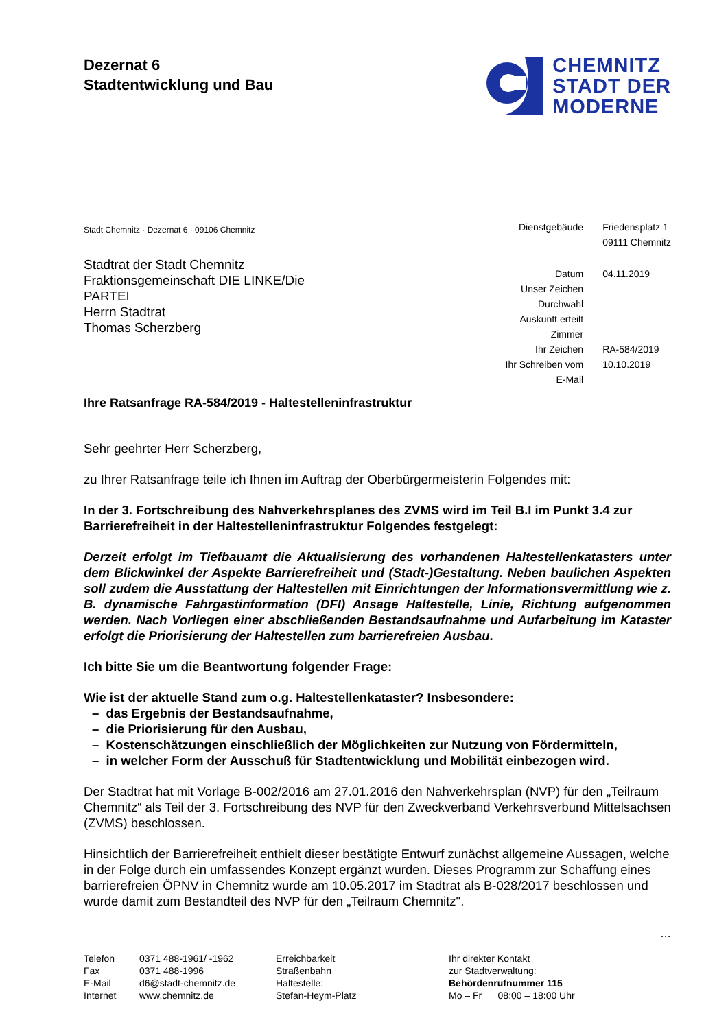Dezernat 6
Stadtentwicklung und Bau
CHEMNITZ
STADT DER
MODERNE
Stadt Chemnitz · Dezernat 6 · 09106 Chemnitz
| Dienstgebäude | Friedensplatz 1 |
| | 09111 Chemnitz |
| Datum | 04.11.2019 |
| Unser Zeichen | |
| Durchwahl | |
| Auskunft erteilt | |
| Zimmer | |
| Ihr Zeichen | RA-584/2019 |
| Ihr Schreiben vom | 10.10.2019 |
| E-Mail | |
Stadtrat der Stadt Chemnitz
Fraktionsgemeinschaft DIE LINKE/Die PARTEI
Herrn Stadtrat
Thomas Scherzberg
Ihre Ratsanfrage RA-584/2019 - Haltestelleninfrastruktur
Sehr geehrter Herr Scherzberg,
zu Ihrer Ratsanfrage teile ich Ihnen im Auftrag der Oberbürgermeisterin Folgendes mit:
In der 3. Fortschreibung des Nahverkehrsplanes des ZVMS wird im Teil B.I im Punkt 3.4 zur Barrierefreiheit in der Haltestelleninfrastruktur Folgendes festgelegt:
Derzeit erfolgt im Tiefbauamt die Aktualisierung des vorhandenen Haltestellenkatasters unter dem Blickwinkel der Aspekte Barrierefreiheit und (Stadt-)Gestaltung. Neben baulichen Aspekten soll zudem die Ausstattung der Haltestellen mit Einrichtungen der Informationsvermittlung wie z. B. dynamische Fahrgastinformation (DFI) Ansage Haltestelle, Linie, Richtung aufgenommen werden. Nach Vorliegen einer abschließenden Bestandsaufnahme und Aufarbeitung im Kataster erfolgt die Priorisierung der Haltestellen zum barrierefreien Ausbau.
Ich bitte Sie um die Beantwortung folgender Frage:
Wie ist der aktuelle Stand zum o.g. Haltestellenkataster? Insbesondere:
– das Ergebnis der Bestandsaufnahme,
– die Priorisierung für den Ausbau,
– Kostenschätzungen einschließlich der Möglichkeiten zur Nutzung von Fördermitteln,
– in welcher Form der Ausschuß für Stadtentwicklung und Mobilität einbezogen wird.
Der Stadtrat hat mit Vorlage B-002/2016 am 27.01.2016 den Nahverkehrsplan (NVP) für den „Teilraum Chemnitz“ als Teil der 3. Fortschreibung des NVP für den Zweckverband Verkehrsverbund Mittelsachsen (ZVMS) beschlossen.
Hinsichtlich der Barrierefreiheit enthielt dieser bestätigte Entwurf zunächst allgemeine Aussagen, welche in der Folge durch ein umfassendes Konzept ergänzt wurden. Dieses Programm zur Schaffung eines barrierefreien ÖPNV in Chemnitz wurde am 10.05.2017 im Stadtrat als B-028/2017 beschlossen und wurde damit zum Bestandteil des NVP für den „Teilraum Chemnitz".
…
| Telefon | 0371 488-1961/ -1962 |
| Fax | 0371 488-1996 |
| E-Mail | d6@stadt-chemnitz.de |
| Internet | www.chemnitz.de |
Erreichbarkeit
Straßenbahn
Haltestelle:
Stefan-Heym-Platz
Ihr direkter Kontakt
zur Stadtverwaltung:
Behördenrufnummer 115
Mo – Fr 08:00 – 18:00 Uhr